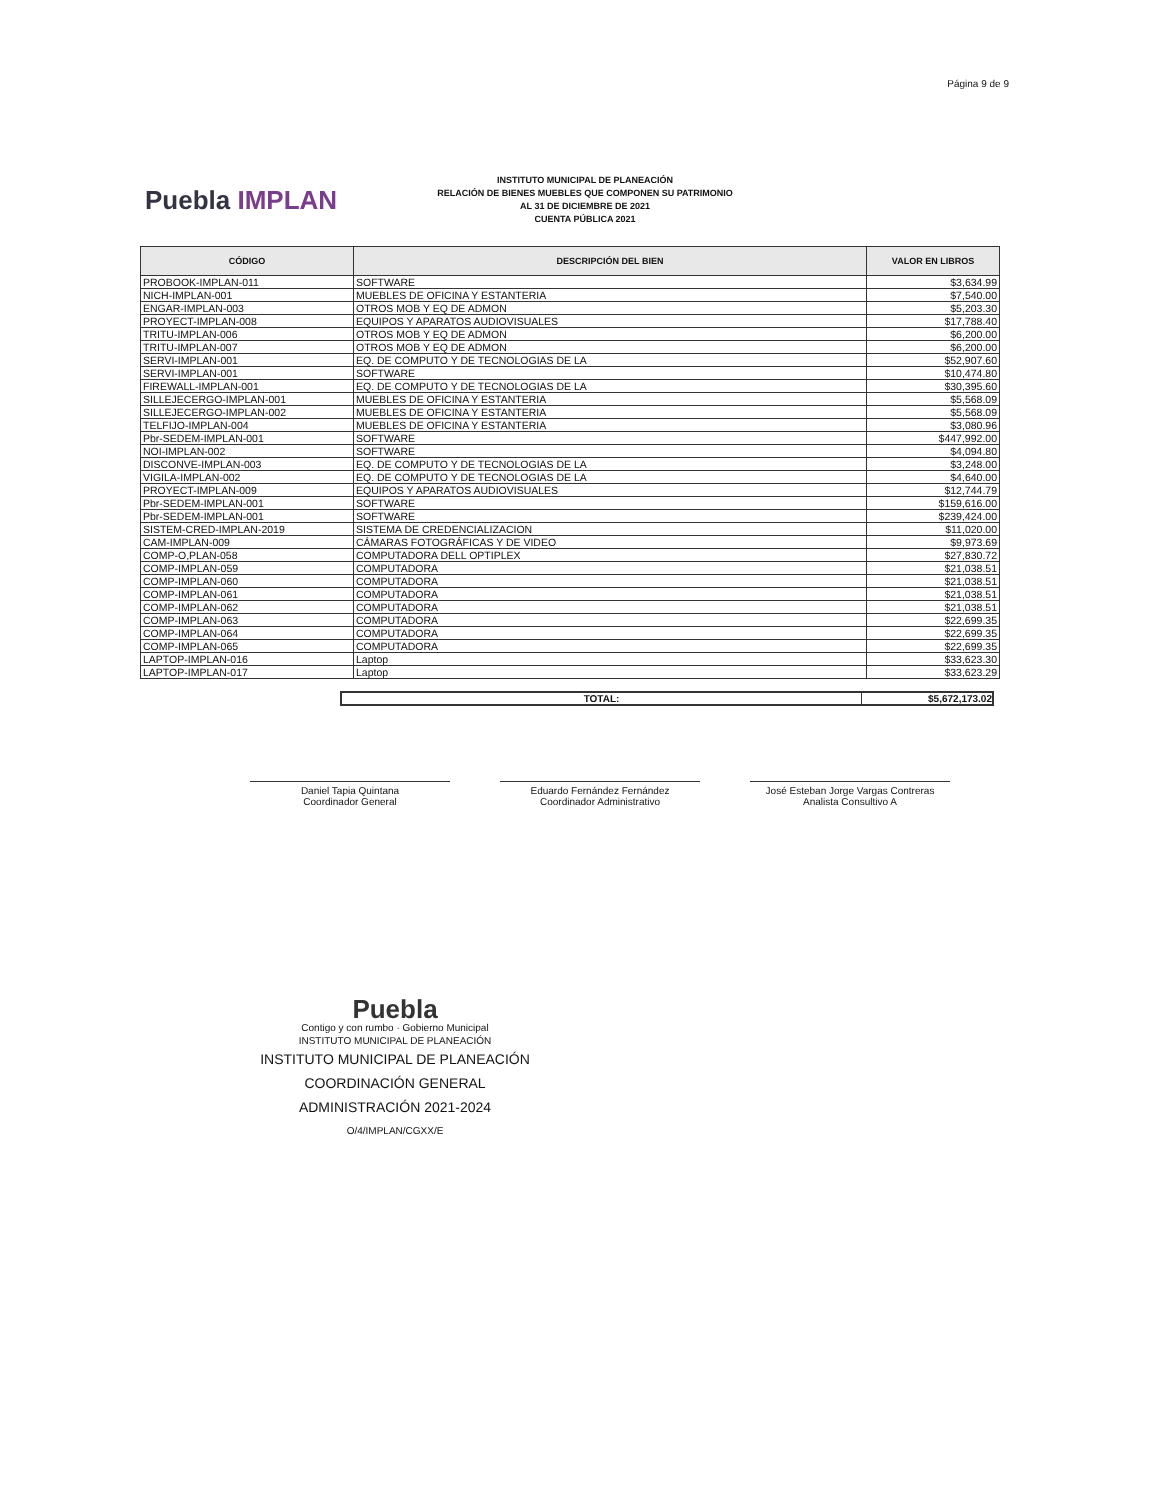Página 9 de 9
Puebla IMPLAN
INSTITUTO MUNICIPAL DE PLANEACIÓN
RELACIÓN DE BIENES MUEBLES QUE COMPONEN SU PATRIMONIO
AL 31 DE DICIEMBRE DE 2021
CUENTA PÚBLICA 2021
| CÓDIGO | DESCRIPCIÓN DEL BIEN | VALOR EN LIBROS |
| --- | --- | --- |
| PROBOOK-IMPLAN-011 | SOFTWARE | $3,634.99 |
| NICH-IMPLAN-001 | MUEBLES DE OFICINA Y ESTANTERIA | $7,540.00 |
| ENGAR-IMPLAN-003 | OTROS MOB Y EQ DE ADMON | $5,203.30 |
| PROYECT-IMPLAN-008 | EQUIPOS Y APARATOS AUDIOVISUALES | $17,788.40 |
| TRITU-IMPLAN-006 | OTROS MOB Y EQ DE ADMON | $6,200.00 |
| TRITU-IMPLAN-007 | OTROS MOB Y EQ DE ADMON | $6,200.00 |
| SERVI-IMPLAN-001 | EQ. DE COMPUTO Y DE TECNOLOGIAS DE LA | $52,907.60 |
| SERVI-IMPLAN-001 | SOFTWARE | $10,474.80 |
| FIREWALL-IMPLAN-001 | EQ. DE COMPUTO Y DE TECNOLOGIAS DE LA | $30,395.60 |
| SILLEJECERGO-IMPLAN-001 | MUEBLES DE OFICINA Y ESTANTERIA | $5,568.09 |
| SILLEJECERGO-IMPLAN-002 | MUEBLES DE OFICINA Y ESTANTERIA | $5,568.09 |
| TELFIJO-IMPLAN-004 | MUEBLES DE OFICINA Y ESTANTERIA | $3,080.96 |
| Pbr-SEDEM-IMPLAN-001 | SOFTWARE | $447,992.00 |
| NOI-IMPLAN-002 | SOFTWARE | $4,094.80 |
| DISCONVE-IMPLAN-003 | EQ. DE COMPUTO Y DE TECNOLOGIAS DE LA | $3,248.00 |
| VIGILA-IMPLAN-002 | EQ. DE COMPUTO Y DE TECNOLOGIAS DE LA | $4,640.00 |
| PROYECT-IMPLAN-009 | EQUIPOS Y APARATOS AUDIOVISUALES | $12,744.79 |
| Pbr-SEDEM-IMPLAN-001 | SOFTWARE | $159,616.00 |
| Pbr-SEDEM-IMPLAN-001 | SOFTWARE | $239,424.00 |
| SISTEM-CRED-IMPLAN-2019 | SISTEMA DE CREDENCIALIZACION | $11,020.00 |
| CAM-IMPLAN-009 | CÁMARAS FOTOGRÁFICAS Y DE VIDEO | $9,973.69 |
| COMP-O,PLAN-058 | COMPUTADORA DELL OPTIPLEX | $27,830.72 |
| COMP-IMPLAN-059 | COMPUTADORA | $21,038.51 |
| COMP-IMPLAN-060 | COMPUTADORA | $21,038.51 |
| COMP-IMPLAN-061 | COMPUTADORA | $21,038.51 |
| COMP-IMPLAN-062 | COMPUTADORA | $21,038.51 |
| COMP-IMPLAN-063 | COMPUTADORA | $22,699.35 |
| COMP-IMPLAN-064 | COMPUTADORA | $22,699.35 |
| COMP-IMPLAN-065 | COMPUTADORA | $22,699.35 |
| LAPTOP-IMPLAN-016 | Laptop | $33,623.30 |
| LAPTOP-IMPLAN-017 | Laptop | $33,623.29 |
TOTAL: $5,672,173.02
Daniel Tapia Quintana
Coordinador General
Eduardo Fernández Fernández
Coordinador Administrativo
José Esteban Jorge Vargas Contreras
Analista Consultivo A
Puebla
Contigo y con rumbo · Gobierno Municipal
INSTITUTO MUNICIPAL DE PLANEACIÓN
INSTITUTO MUNICIPAL DE PLANEACIÓN
COORDINACIÓN GENERAL
ADMINISTRACIÓN 2021-2024
O/4/IMPLAN/CGXX/E